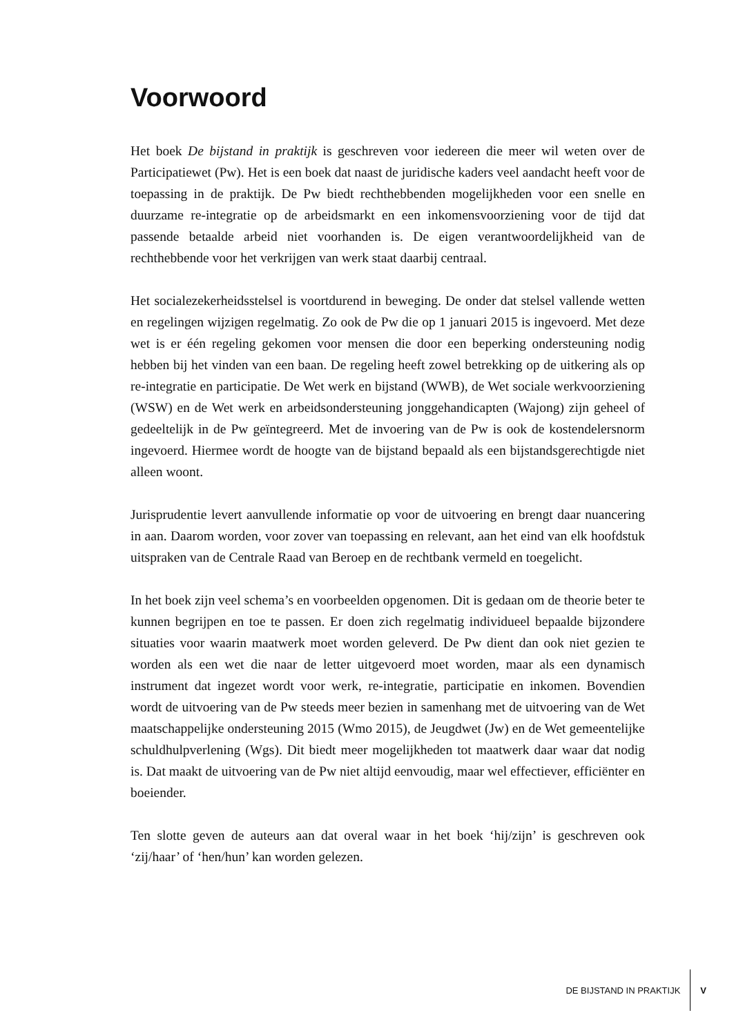Voorwoord
Het boek De bijstand in praktijk is geschreven voor iedereen die meer wil weten over de Participatiewet (Pw). Het is een boek dat naast de juridische kaders veel aandacht heeft voor de toepassing in de praktijk. De Pw biedt rechthebbenden mogelijkheden voor een snelle en duurzame re-integratie op de arbeidsmarkt en een inkomensvoorziening voor de tijd dat passende betaalde arbeid niet voorhanden is. De eigen verantwoordelijkheid van de rechthebbende voor het verkrijgen van werk staat daarbij centraal.
Het socialezekerheidsstelsel is voortdurend in beweging. De onder dat stelsel vallende wetten en regelingen wijzigen regelmatig. Zo ook de Pw die op 1 januari 2015 is ingevoerd. Met deze wet is er één regeling gekomen voor mensen die door een beperking ondersteuning nodig hebben bij het vinden van een baan. De regeling heeft zowel betrekking op de uitkering als op re-integratie en participatie. De Wet werk en bijstand (WWB), de Wet sociale werkvoorziening (WSW) en de Wet werk en arbeidsondersteuning jonggehandicapten (Wajong) zijn geheel of gedeeltelijk in de Pw geïntegreerd. Met de invoering van de Pw is ook de kostendelersnorm ingevoerd. Hiermee wordt de hoogte van de bijstand bepaald als een bijstandsgerechtigde niet alleen woont.
Jurisprudentie levert aanvullende informatie op voor de uitvoering en brengt daar nuancering in aan. Daarom worden, voor zover van toepassing en relevant, aan het eind van elk hoofdstuk uitspraken van de Centrale Raad van Beroep en de rechtbank vermeld en toegelicht.
In het boek zijn veel schema’s en voorbeelden opgenomen. Dit is gedaan om de theorie beter te kunnen begrijpen en toe te passen. Er doen zich regelmatig individueel bepaalde bijzondere situaties voor waarin maatwerk moet worden geleverd. De Pw dient dan ook niet gezien te worden als een wet die naar de letter uitgevoerd moet worden, maar als een dynamisch instrument dat ingezet wordt voor werk, re-integratie, participatie en inkomen. Bovendien wordt de uitvoering van de Pw steeds meer bezien in samenhang met de uitvoering van de Wet maatschappelijke ondersteuning 2015 (Wmo 2015), de Jeugdwet (Jw) en de Wet gemeentelijke schuldhulpverlening (Wgs). Dit biedt meer mogelijkheden tot maatwerk daar waar dat nodig is. Dat maakt de uitvoering van de Pw niet altijd eenvoudig, maar wel effectiever, efficiënter en boeiender.
Ten slotte geven de auteurs aan dat overal waar in het boek ‘hij/zijn’ is geschreven ook ‘zij/haar’ of ‘hen/hun’ kan worden gelezen.
DE BIJSTAND IN PRAKTIJK V